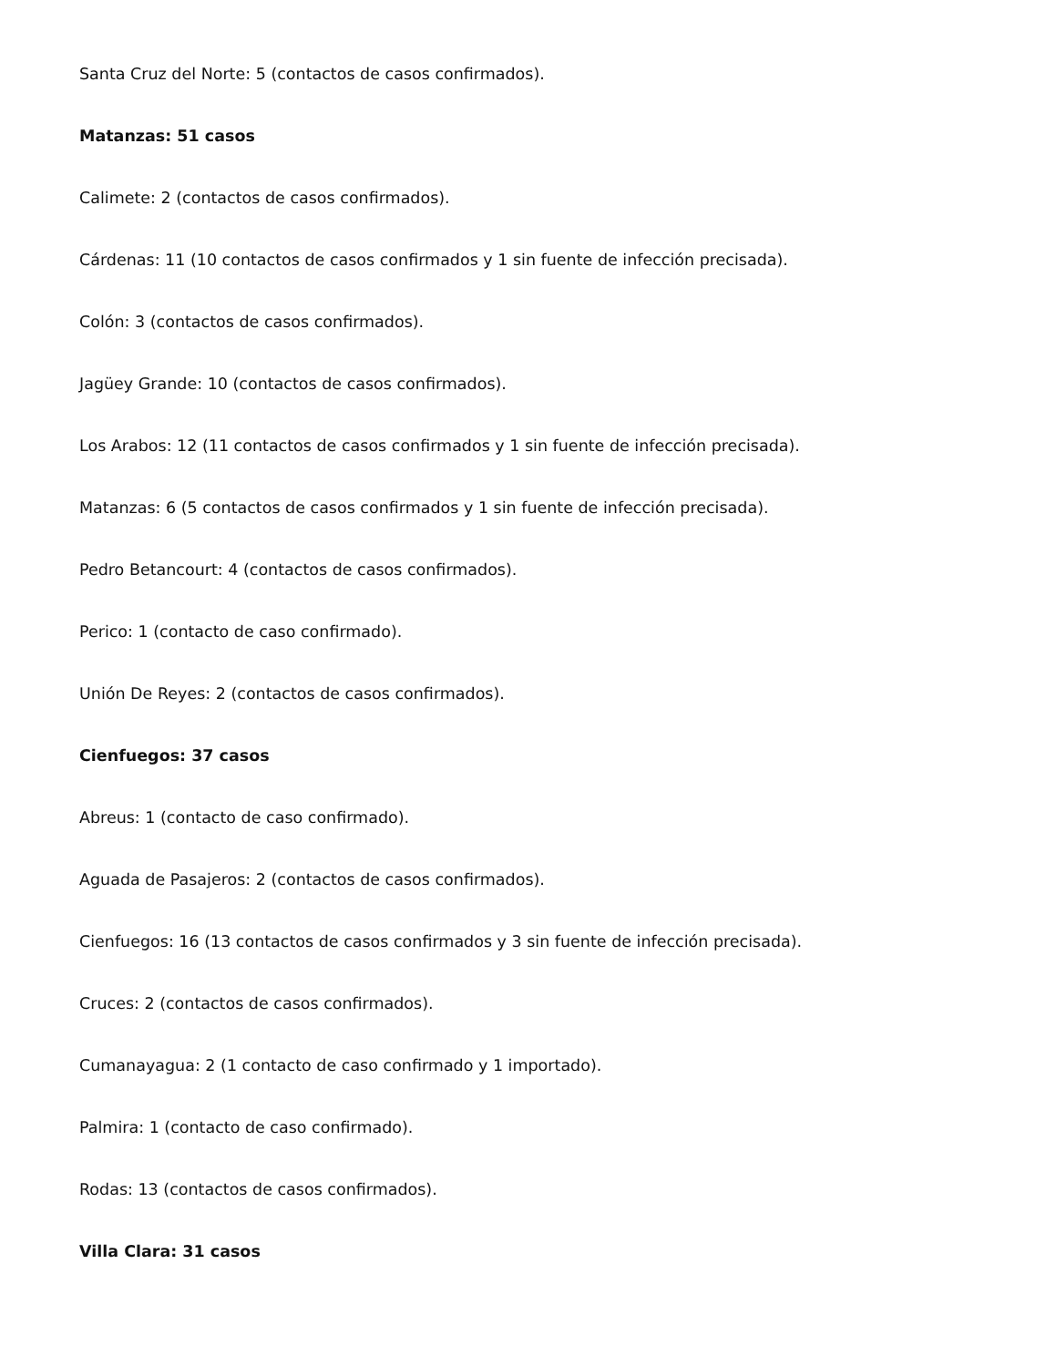Santa Cruz del Norte: 5 (contactos de casos confirmados).
Matanzas: 51 casos
Calimete: 2 (contactos de casos confirmados).
Cárdenas: 11 (10 contactos de casos confirmados y 1 sin fuente de infección precisada).
Colón: 3 (contactos de casos confirmados).
Jagüey Grande: 10 (contactos de casos confirmados).
Los Arabos: 12 (11 contactos de casos confirmados y 1 sin fuente de infección precisada).
Matanzas: 6 (5 contactos de casos confirmados y 1 sin fuente de infección precisada).
Pedro Betancourt: 4 (contactos de casos confirmados).
Perico: 1 (contacto de caso confirmado).
Unión De Reyes: 2 (contactos de casos confirmados).
Cienfuegos: 37 casos
Abreus: 1 (contacto de caso confirmado).
Aguada de Pasajeros: 2 (contactos de casos confirmados).
Cienfuegos: 16 (13 contactos de casos confirmados y 3 sin fuente de infección precisada).
Cruces: 2 (contactos de casos confirmados).
Cumanayagua: 2 (1 contacto de caso confirmado y 1 importado).
Palmira: 1 (contacto de caso confirmado).
Rodas: 13 (contactos de casos confirmados).
Villa Clara: 31 casos